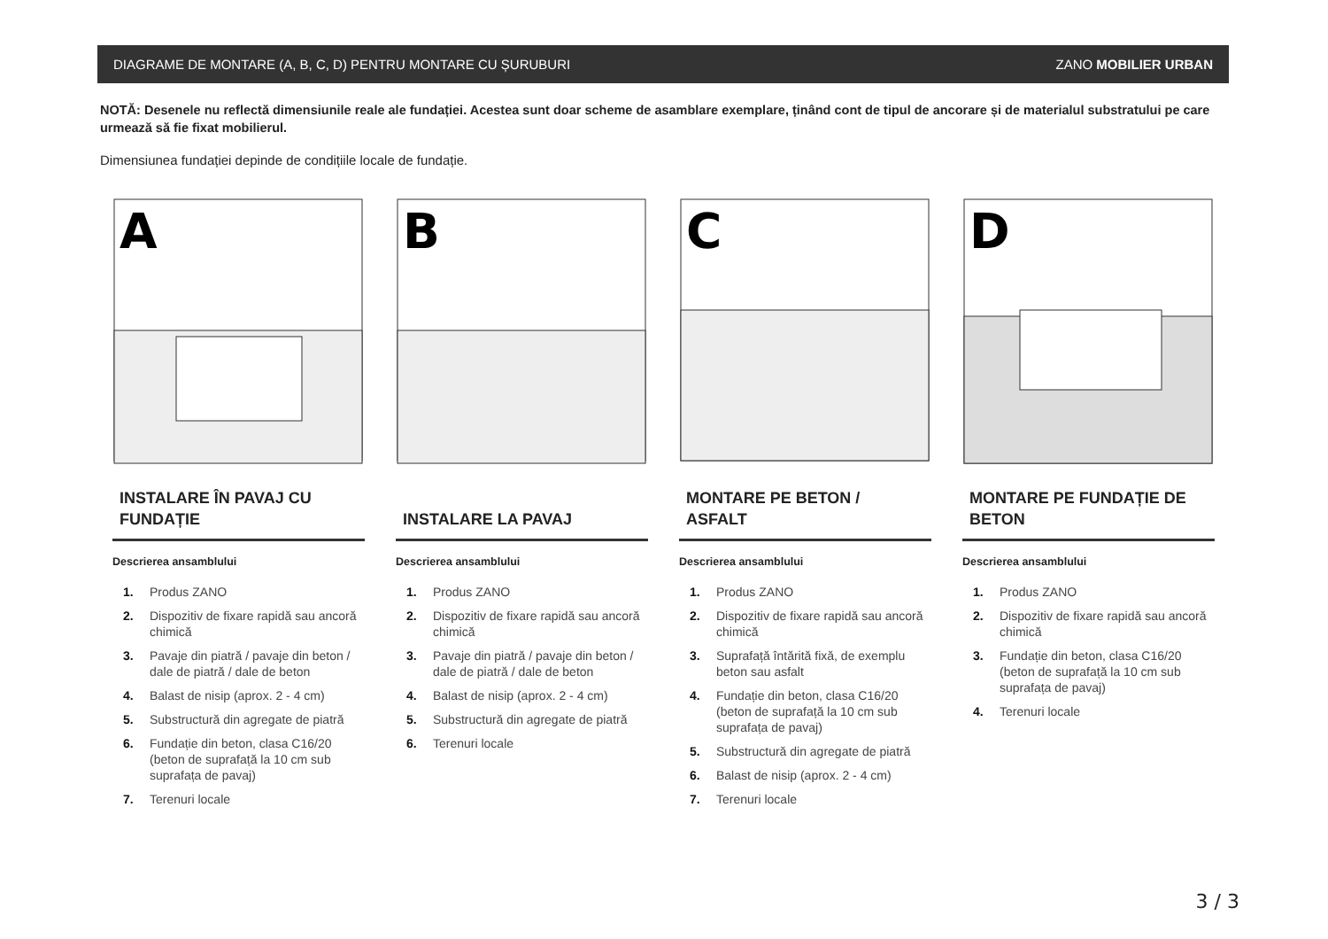DIAGRAME DE MONTARE (A, B, C, D) PENTRU MONTARE CU ȘURUBURI ZANO MOBILIER URBAN
NOTĂ: Desenele nu reflectă dimensiunile reale ale fundației. Acestea sunt doar scheme de asamblare exemplare, ținând cont de tipul de ancorare și de materialul substratului pe care urmează să fie fixat mobilierul.
Dimensiunea fundației depinde de condițiile locale de fundație.
A
INSTALARE ÎN PAVAJ CU FUNDAȚIE
Descrierea ansamblului
1. Produs ZANO
2. Dispozitiv de fixare rapidă sau ancoră chimică
3. Pavaje din piatră / pavaje din beton / dale de piatră / dale de beton
4. Balast de nisip (aprox. 2 - 4 cm)
5. Substructură din agregate de piatră
6. Fundație din beton, clasa C16/20 (beton de suprafață la 10 cm sub suprafața de pavaj)
7. Terenuri locale
B
INSTALARE LA PAVAJ
Descrierea ansamblului
1. Produs ZANO
2. Dispozitiv de fixare rapidă sau ancoră chimică
3. Pavaje din piatră / pavaje din beton / dale de piatră / dale de beton
4. Balast de nisip (aprox. 2 - 4 cm)
5. Substructură din agregate de piatră
6. Terenuri locale
C
MONTARE PE BETON / ASFALT
Descrierea ansamblului
1. Produs ZANO
2. Dispozitiv de fixare rapidă sau ancoră chimică
3. Suprafață întărită fixă, de exemplu beton sau asfalt
4. Fundație din beton, clasa C16/20 (beton de suprafață la 10 cm sub suprafața de pavaj)
5. Substructură din agregate de piatră
6. Balast de nisip (aprox. 2 - 4 cm)
7. Terenuri locale
D
MONTARE PE FUNDAȚIE DE BETON
Descrierea ansamblului
1. Produs ZANO
2. Dispozitiv de fixare rapidă sau ancoră chimică
3. Fundație din beton, clasa C16/20 (beton de suprafață la 10 cm sub suprafața de pavaj)
4. Terenuri locale
3 / 3